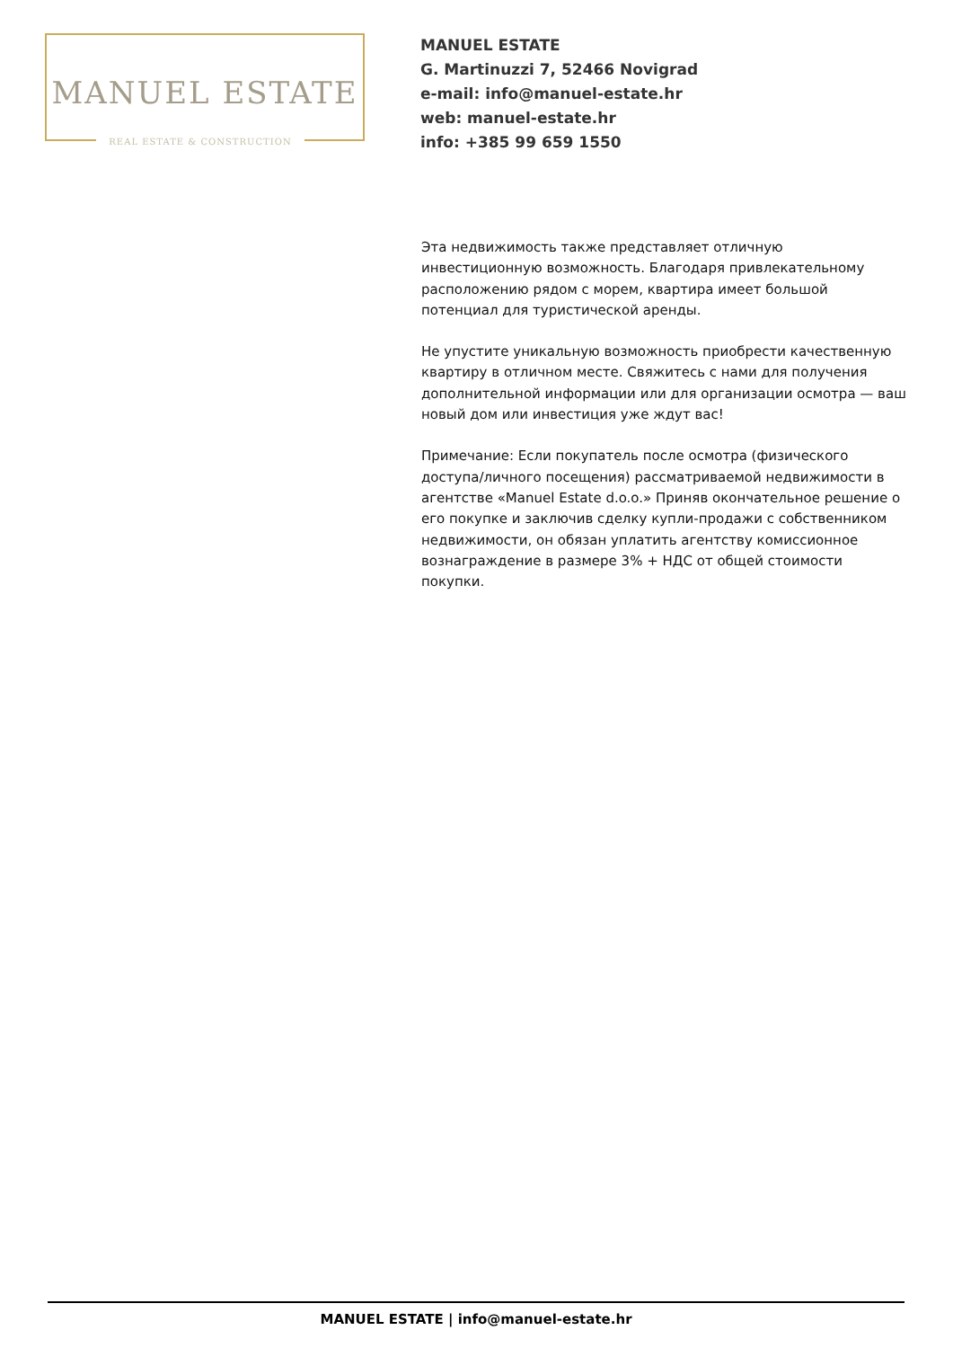MANUEL ESTATE
REAL ESTATE & CONSTRUCTION
MANUEL ESTATE
G. Martinuzzi 7, 52466 Novigrad
e-mail: info@manuel-estate.hr
web: manuel-estate.hr
info: +385 99 659 1550
Эта недвижимость также представляет отличную инвестиционную возможность. Благодаря привлекательному расположению рядом с морем, квартира имеет большой потенциал для туристической аренды.
Не упустите уникальную возможность приобрести качественную квартиру в отличном месте. Свяжитесь с нами для получения дополнительной информации или для организации осмотра — ваш новый дом или инвестиция уже ждут вас!
Примечание: Если покупатель после осмотра (физического доступа/личного посещения) рассматриваемой недвижимости в агентстве «Manuel Estate d.o.o.» Приняв окончательное решение о его покупке и заключив сделку купли-продажи с собственником недвижимости, он обязан уплатить агентству комиссионное вознаграждение в размере 3% + НДС от общей стоимости покупки.
MANUEL ESTATE | info@manuel-estate.hr